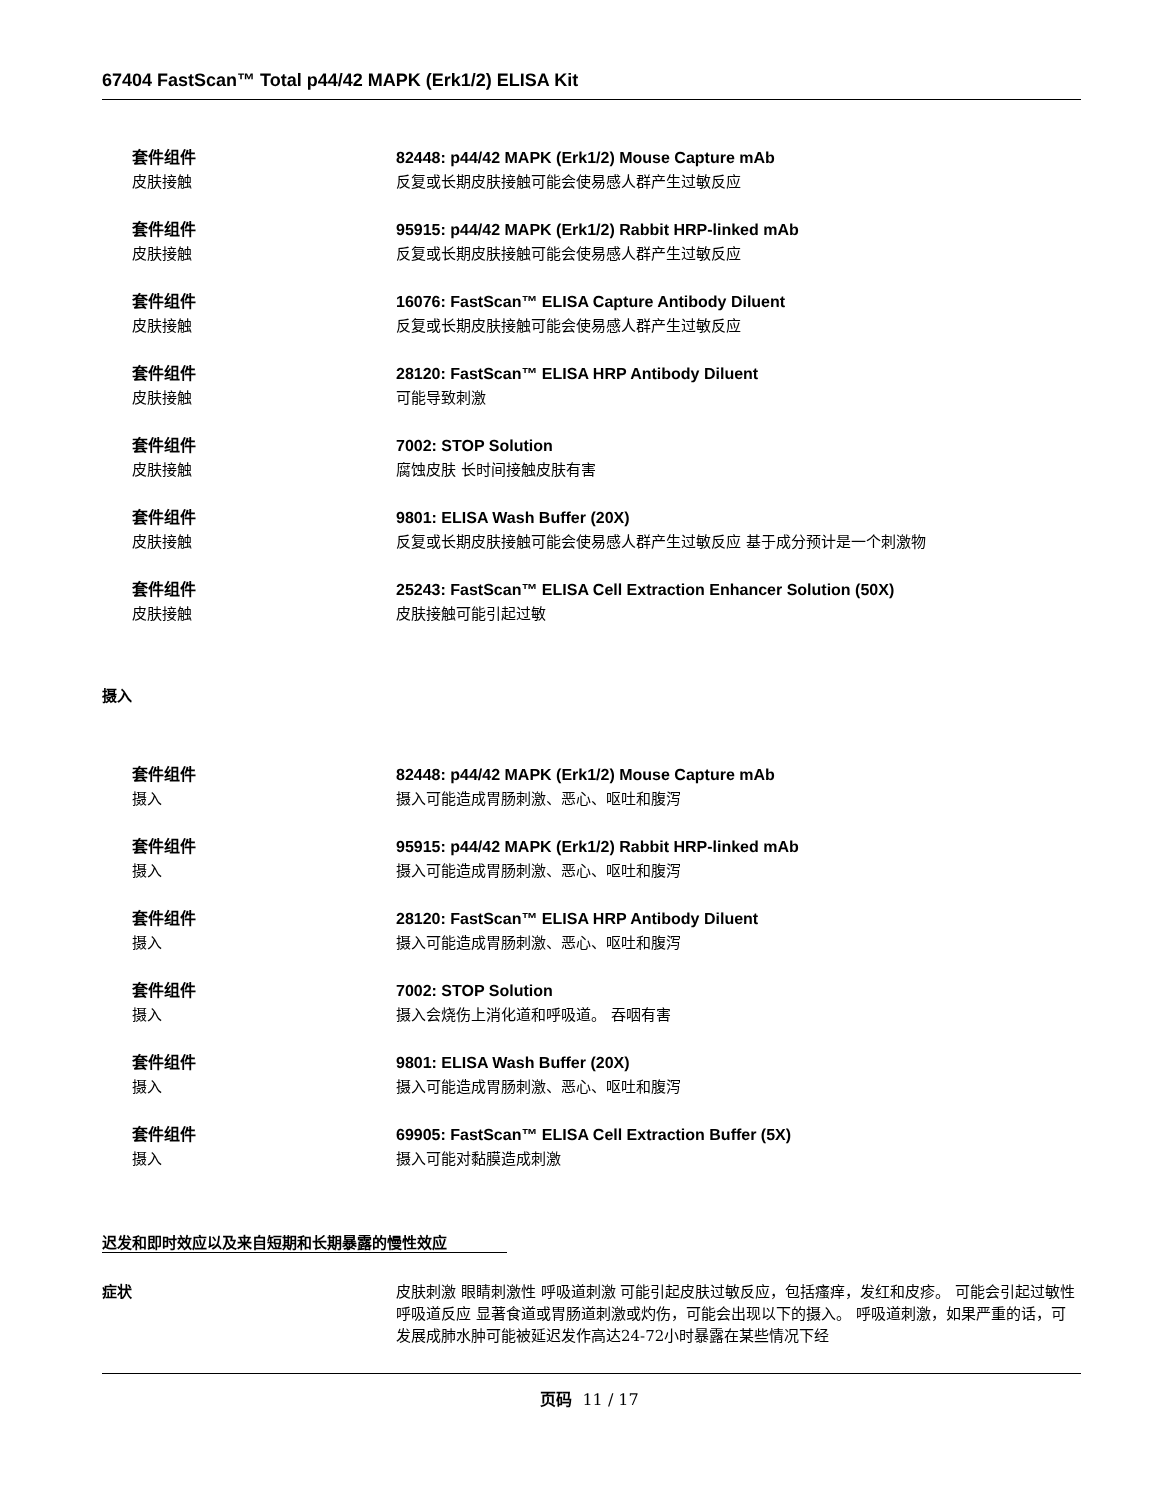67404 FastScan™ Total p44/42 MAPK (Erk1/2) ELISA Kit
套件组件 82448: p44/42 MAPK (Erk1/2) Mouse Capture mAb
皮肤接触 反复或长期皮肤接触可能会使易感人群产生过敏反应
套件组件 95915: p44/42 MAPK (Erk1/2) Rabbit HRP-linked mAb
皮肤接触 反复或长期皮肤接触可能会使易感人群产生过敏反应
套件组件 16076: FastScan™ ELISA Capture Antibody Diluent
皮肤接触 反复或长期皮肤接触可能会使易感人群产生过敏反应
套件组件 28120: FastScan™ ELISA HRP Antibody Diluent
皮肤接触 可能导致刺激
套件组件 7002: STOP Solution
皮肤接触 腐蚀皮肤 长时间接触皮肤有害
套件组件 9801: ELISA Wash Buffer (20X)
皮肤接触 反复或长期皮肤接触可能会使易感人群产生过敏反应 基于成分预计是一个刺激物
套件组件 25243: FastScan™ ELISA Cell Extraction Enhancer Solution (50X)
皮肤接触 皮肤接触可能引起过敏
摄入
套件组件 82448: p44/42 MAPK (Erk1/2) Mouse Capture mAb
摄入 摄入可能造成胃肠刺激、恶心、呕吐和腹泻
套件组件 95915: p44/42 MAPK (Erk1/2) Rabbit HRP-linked mAb
摄入 摄入可能造成胃肠刺激、恶心、呕吐和腹泻
套件组件 28120: FastScan™ ELISA HRP Antibody Diluent
摄入 摄入可能造成胃肠刺激、恶心、呕吐和腹泻
套件组件 7002: STOP Solution
摄入 摄入会烧伤上消化道和呼吸道。 吞咽有害
套件组件 9801: ELISA Wash Buffer (20X)
摄入 摄入可能造成胃肠刺激、恶心、呕吐和腹泻
套件组件 69905: FastScan™ ELISA Cell Extraction Buffer (5X)
摄入 摄入可能对黏膜造成刺激
迟发和即时效应以及来自短期和长期暴露的慢性效应
症状 皮肤刺激 眼睛刺激性 呼吸道刺激 可能引起皮肤过敏反应，包括瘙痒，发红和皮疹。 可能会引起过敏性呼吸道反应 显著食道或胃肠道刺激或灼伤，可能会出现以下的摄入。 呼吸道刺激，如果严重的话，可发展成肺水肿可能被延迟发作高达24-72小时暴露在某些情况下经
页码 11 / 17